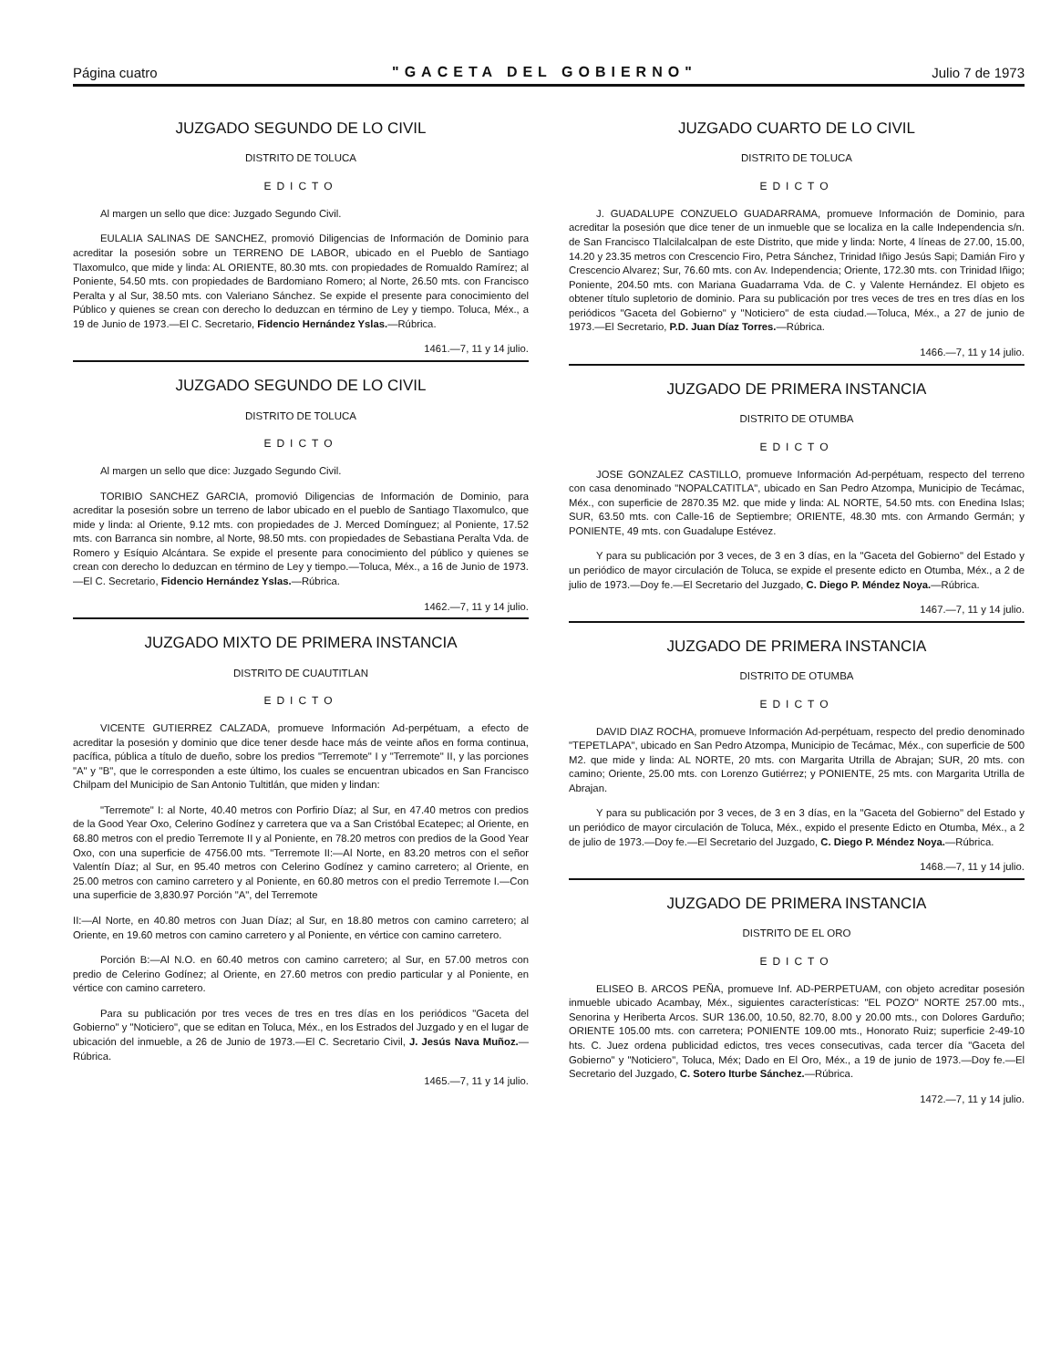Página cuatro "GACETA DEL GOBIERNO" Julio 7 de 1973
JUZGADO SEGUNDO DE LO CIVIL
DISTRITO DE TOLUCA
EDICTO
Al margen un sello que dice: Juzgado Segundo Civil.
EULALIA SALINAS DE SANCHEZ, promovió Diligencias de Información de Dominio para acreditar la posesión sobre un TERRENO DE LABOR, ubicado en el Pueblo de Santiago Tlaxomulco, que mide y linda: AL ORIENTE, 80.30 mts. con propiedades de Romualdo Ramírez; al Poniente, 54.50 mts. con propiedades de Bardomiano Romero; al Norte, 26.50 mts. con Francisco Peralta y al Sur, 38.50 mts. con Valeriano Sánchez. Se expide el presente para conocimiento del Público y quienes se crean con derecho lo deduzcan en término de Ley y tiempo. Toluca, Méx., a 19 de Junio de 1973.—El C. Secretario, Fidencio Hernández Yslas.—Rúbrica.
1461.—7, 11 y 14 julio.
JUZGADO SEGUNDO DE LO CIVIL
DISTRITO DE TOLUCA
EDICTO
Al margen un sello que dice: Juzgado Segundo Civil.
TORIBIO SANCHEZ GARCIA, promovió Diligencias de Información de Dominio, para acreditar la posesión sobre un terreno de labor ubicado en el pueblo de Santiago Tlaxomulco, que mide y linda: al Oriente, 9.12 mts. con propiedades de J. Merced Domínguez; al Poniente, 17.52 mts. con Barranca sin nombre, al Norte, 98.50 mts. con propiedades de Sebastiana Peralta Vda. de Romero y Esíquio Alcántara. Se expide el presente para conocimiento del público y quienes se crean con derecho lo deduzcan en término de Ley y tiempo.—Toluca, Méx., a 16 de Junio de 1973.—El C. Secretario, Fidencio Hernández Yslas.—Rúbrica.
1462.—7, 11 y 14 julio.
JUZGADO MIXTO DE PRIMERA INSTANCIA
DISTRITO DE CUAUTITLAN
EDICTO
VICENTE GUTIERREZ CALZADA, promueve Información Ad-perpétuam, a efecto de acreditar la posesión y dominio que dice tener desde hace más de veinte años en forma continua, pacífica, pública a título de dueño, sobre los predios "Terremote" I y "Terremote" II, y las porciones "A" y "B", que le corresponden a este último, los cuales se encuentran ubicados en San Francisco Chilpam del Municipio de San Antonio Tultitlán, que miden y lindan:
"Terremote" I: al Norte, 40.40 metros con Porfirio Díaz; al Sur, en 47.40 metros con predios de la Good Year Oxo, Celerino Godínez y carretera que va a San Cristóbal Ecatepec; al Oriente, en 68.80 metros con el predio Terremote II y al Poniente, en 78.20 metros con predios de la Good Year Oxo, con una superficie de 4756.00 mts. "Terremote II:—Al Norte, en 83.20 metros con el señor Valentín Díaz; al Sur, en 95.40 metros con Celerino Godínez y camino carretero; al Oriente, en 25.00 metros con camino carretero y al Poniente, en 60.80 metros con el predio Terremote I.—Con una superficie de 3,830.97 Porción "A", del Terremote
II:—Al Norte, en 40.80 metros con Juan Díaz; al Sur, en 18.80 metros con camino carretero; al Oriente, en 19.60 metros con camino carretero y al Poniente, en vértice con camino carretero.
Porción B:—Al N.O. en 60.40 metros con camino carretero; al Sur, en 57.00 metros con predio de Celerino Godínez; al Oriente, en 27.60 metros con predio particular y al Poniente, en vértice con camino carretero.
Para su publicación por tres veces de tres en tres días en los periódicos "Gaceta del Gobierno" y "Noticiero", que se editan en Toluca, Méx., en los Estrados del Juzgado y en el lugar de ubicación del inmueble, a 26 de Junio de 1973.—El C. Secretario Civil, J. Jesús Nava Muñoz.—Rúbrica.
1465.—7, 11 y 14 julio.
JUZGADO CUARTO DE LO CIVIL
DISTRITO DE TOLUCA
EDICTO
J. GUADALUPE CONZUELO GUADARRAMA, promueve Información de Dominio, para acreditar la posesión que dice tener de un inmueble que se localiza en la calle Independencia s/n. de San Francisco Tlalcilalcalpan de este Distrito, que mide y linda: Norte, 4 líneas de 27.00, 15.00, 14.20 y 23.35 metros con Crescencio Firo, Petra Sánchez, Trinidad Iñigo Jesús Sapi; Damián Firo y Crescencio Alvarez; Sur, 76.60 mts. con Av. Independencia; Oriente, 172.30 mts. con Trinidad Iñigo; Poniente, 204.50 mts. con Mariana Guadarrama Vda. de C. y Valente Hernández. El objeto es obtener título supletorio de dominio. Para su publicación por tres veces de tres en tres días en los periódicos "Gaceta del Gobierno" y "Noticiero" de esta ciudad.—Toluca, Méx., a 27 de junio de 1973.—El Secretario, P.D. Juan Díaz Torres.—Rúbrica.
1466.—7, 11 y 14 julio.
JUZGADO DE PRIMERA INSTANCIA
DISTRITO DE OTUMBA
EDICTO
JOSE GONZALEZ CASTILLO, promueve Información Ad-perpétuam, respecto del terreno con casa denominado "NOPALCATITLA", ubicado en San Pedro Atzompa, Municipio de Tecámac, Méx., con superficie de 2870.35 M2. que mide y linda: AL NORTE, 54.50 mts. con Enedina Islas; SUR, 63.50 mts. con Calle-16 de Septiembre; ORIENTE, 48.30 mts. con Armando Germán; y PONIENTE, 49 mts. con Guadalupe Estévez.
Y para su publicación por 3 veces, de 3 en 3 días, en la "Gaceta del Gobierno" del Estado y un periódico de mayor circulación de Toluca, se expide el presente edicto en Otumba, Méx., a 2 de julio de 1973.—Doy fe.—El Secretario del Juzgado, C. Diego P. Méndez Noya.—Rúbrica.
1467.—7, 11 y 14 julio.
JUZGADO DE PRIMERA INSTANCIA
DISTRITO DE OTUMBA
EDICTO
DAVID DIAZ ROCHA, promueve Información Ad-perpétuam, respecto del predio denominado "TEPETLAPA", ubicado en San Pedro Atzompa, Municipio de Tecámac, Méx., con superficie de 500 M2. que mide y linda: AL NORTE, 20 mts. con Margarita Utrilla de Abrajan; SUR, 20 mts. con camino; Oriente, 25.00 mts. con Lorenzo Gutiérrez; y PONIENTE, 25 mts. con Margarita Utrilla de Abrajan.
Y para su publicación por 3 veces, de 3 en 3 días, en la "Gaceta del Gobierno" del Estado y un periódico de mayor circulación de Toluca, Méx., expido el presente Edicto en Otumba, Méx., a 2 de julio de 1973.—Doy fe.—El Secretario del Juzgado, C. Diego P. Méndez Noya.—Rúbrica.
1468.—7, 11 y 14 julio.
JUZGADO DE PRIMERA INSTANCIA
DISTRITO DE EL ORO
EDICTO
ELISEO B. ARCOS PEÑA, promueve Inf. AD-PERPETUAM, con objeto acreditar posesión inmueble ubicado Acambay, Méx., siguientes características: "EL POZO" NORTE 257.00 mts., Senorina y Heriberta Arcos. SUR 136.00, 10.50, 82.70, 8.00 y 20.00 mts., con Dolores Garduño; ORIENTE 105.00 mts. con carretera; PONIENTE 109.00 mts., Honorato Ruiz; superficie 2-49-10 hts. C. Juez ordena publicidad edictos, tres veces consecutivas, cada tercer día "Gaceta del Gobierno" y "Noticiero", Toluca, Méx; Dado en El Oro, Méx., a 19 de junio de 1973.—Doy fe.—El Secretario del Juzgado, C. Sotero Iturbe Sánchez.—Rúbrica.
1472.—7, 11 y 14 julio.